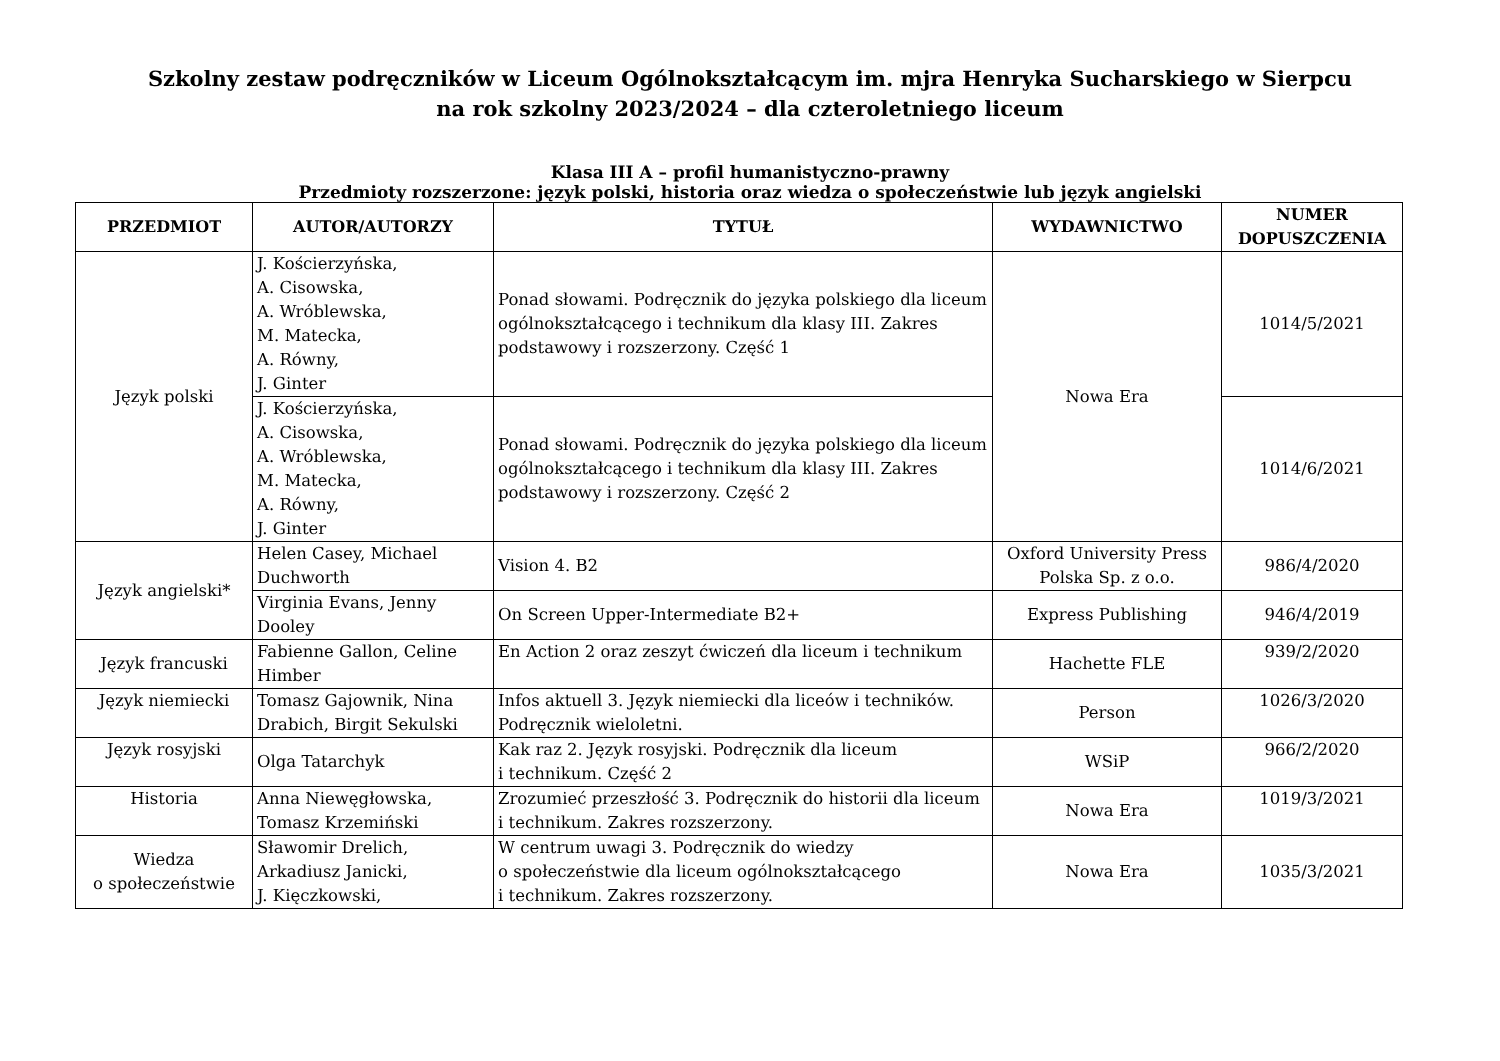Szkolny zestaw podręczników w Liceum Ogólnokształcącym im. mjra Henryka Sucharskiego w Sierpcu
na rok szkolny 2023/2024 – dla czteroletniego liceum
Klasa III A – profil humanistyczno-prawny
Przedmioty rozszerzone: język polski, historia oraz wiedza o społeczeństwie lub język angielski
| PRZEDMIOT | AUTOR/AUTORZY | TYTUŁ | WYDAWNICTWO | NUMER DOPUSZCZENIA |
| --- | --- | --- | --- | --- |
| Język polski | J. Kościerzyńska, A. Cisowska, A. Wróblewska, M. Matecka, A. Równy, J. Ginter | Ponad słowami. Podręcznik do języka polskiego dla liceum ogólnokształcącego i technikum dla klasy III. Zakres podstawowy i rozszerzony. Część 1 | Nowa Era | 1014/5/2021 |
| | J. Kościerzyńska, A. Cisowska, A. Wróblewska, M. Matecka, A. Równy, J. Ginter | Ponad słowami. Podręcznik do języka polskiego dla liceum ogólnokształcącego i technikum dla klasy III. Zakres podstawowy i rozszerzony. Część 2 | | 1014/6/2021 |
| Język angielski* | Helen Casey, Michael Duchworth | Vision 4. B2 | Oxford University Press Polska Sp. z o.o. | 986/4/2020 |
| | Virginia Evans, Jenny Dooley | On Screen Upper-Intermediate B2+ | Express Publishing | 946/4/2019 |
| Język francuski | Fabienne Gallon, Celine Himber | En Action 2 oraz zeszyt ćwiczeń dla liceum i technikum | Hachette FLE | 939/2/2020 |
| Język niemiecki | Tomasz Gajownik, Nina Drabich, Birgit Sekulski | Infos aktuell 3. Język niemiecki dla liceów i techników. Podręcznik wieloletni. | Person | 1026/3/2020 |
| Język rosyjski | Olga Tatarchyk | Kak raz 2. Język rosyjski. Podręcznik dla liceum i technikum. Część 2 | WSiP | 966/2/2020 |
| Historia | Anna Niewęgłowska, Tomasz Krzemiński | Zrozumieć przeszłość 3. Podręcznik do historii dla liceum i technikum. Zakres rozszerzony. | Nowa Era | 1019/3/2021 |
| Wiedza o społeczeństwie | Sławomir Drelich, Arkadiusz Janicki, J. Kięczkowski, | W centrum uwagi 3. Podręcznik do wiedzy o społeczeństwie dla liceum ogólnokształcącego i technikum. Zakres rozszerzony. | Nowa Era | 1035/3/2021 |